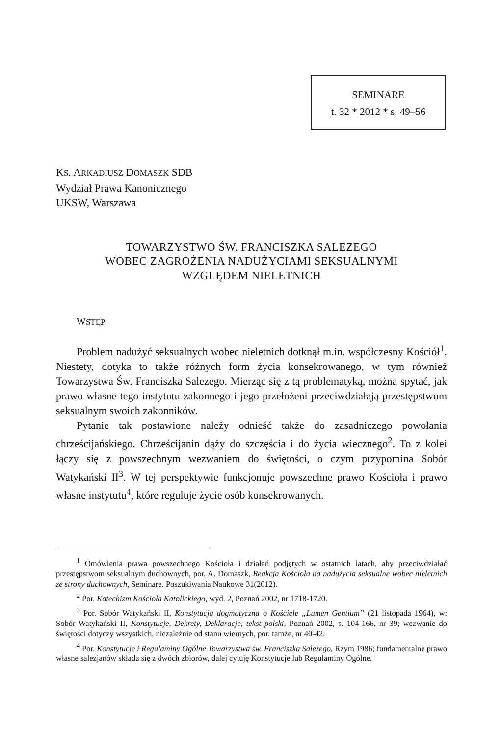SEMINARE
t. 32 * 2012 * s. 49–56
KS. ARKADIUSZ DOMASZK SDB
Wydział Prawa Kanonicznego
UKSW, Warszawa
TOWARZYSTWO ŚW. FRANCISZKA SALEZEGO
WOBEC ZAGROŻENIA NADUŻYCIAMI SEKSUALNYMI
WZGLĘDEM NIELETNICH
WSTĘP
Problem nadużyć seksualnych wobec nieletnich dotknął m.in. współczesny Kościół<sup>1</sup>. Niestety, dotyka to także różnych form życia konsekrowanego, w tym również Towarzystwa Św. Franciszka Salezego. Mierząc się z tą problematyką, można spytać, jak prawo własne tego instytutu zakonnego i jego przełożeni przeciwdziałają przestępstwom seksualnym swoich zakonników.
Pytanie tak postawione należy odnieść także do zasadniczego powołania chrześcijańskiego. Chrześcijanin dąży do szczęścia i do życia wiecznego<sup>2</sup>. To z kolei łączy się z powszechnym wezwaniem do świętości, o czym przypomina Sobór Watykański II<sup>3</sup>. W tej perspektywie funkcjonuje powszechne prawo Kościoła i prawo własne instytutu<sup>4</sup>, które reguluje życie osób konsekrowanych.
<sup>1</sup> Omówienia prawa powszechnego Kościoła i działań podjętych w ostatnich latach, aby przeciwdziałać przestępstwom seksualnym duchownych, por. A. Domaszk, Reakcja Kościoła na nadużycia seksualne wobec nieletnich ze strony duchownych, Seminare. Poszukiwania Naukowe 31(2012).
<sup>2</sup> Por. Katechizm Kościoła Katolickiego, wyd. 2, Poznań 2002, nr 1718-1720.
<sup>3</sup> Por. Sobór Watykański II, Konstytucja dogmatyczna o Kościele „Lumen Gentium” (21 listopada 1964), w: Sobór Watykański II, Konstytucje, Dekrety, Deklaracje, tekst polski, Poznań 2002, s. 104-166, nr 39; wezwanie do świętości dotyczy wszystkich, niezależnie od stanu wiernych, por. tamże, nr 40-42.
<sup>4</sup> Por. Konstytucje i Regulaminy Ogólne Towarzystwa św. Franciszka Salezego, Rzym 1986; fundamentalne prawo własne salezjanów składa się z dwóch zbiorów, dalej cytuję Konstytucje lub Regulaminy Ogólne.